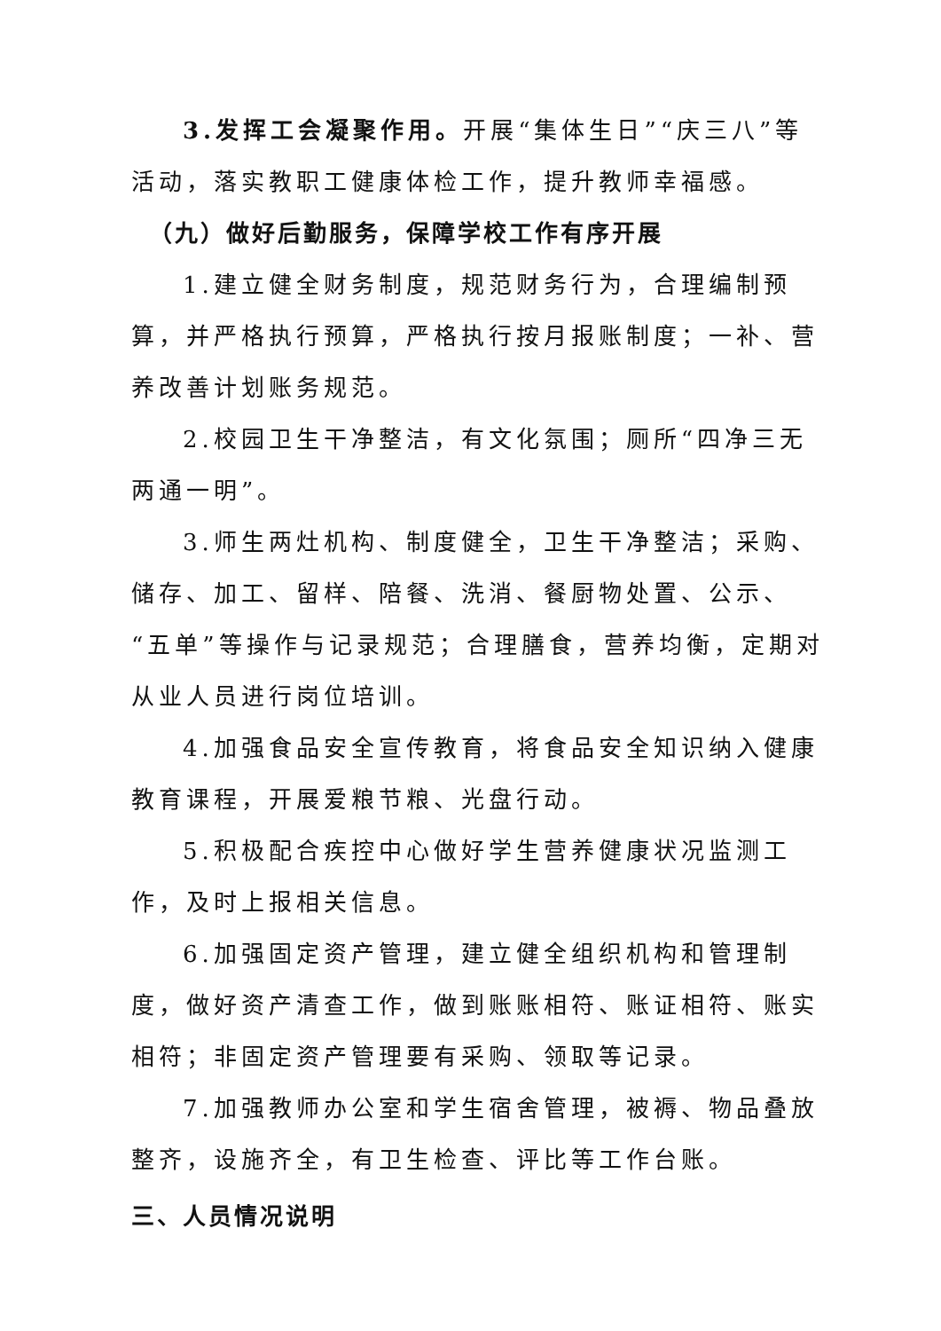3.发挥工会凝聚作用。开展“集体生日”“庆三八”等活动，落实教职工健康体检工作，提升教师幸福感。
（九）做好后勤服务，保障学校工作有序开展
1.建立健全财务制度，规范财务行为，合理编制预算，并严格执行预算，严格执行按月报账制度；一补、营养改善计划账务规范。
2.校园卫生干净整洁，有文化氛围；厕所“四净三无两通一明”。
3.师生两灶机构、制度健全，卫生干净整洁；采购、储存、加工、留样、陪餐、洗消、餐厨物处置、公示、“五单”等操作与记录规范；合理膳食，营养均衡，定期对从业人员进行岗位培训。
4.加强食品安全宣传教育，将食品安全知识纳入健康教育课程，开展爱粮节粮、光盘行动。
5.积极配合疾控中心做好学生营养健康状况监测工作，及时上报相关信息。
6.加强固定资产管理，建立健全组织机构和管理制度，做好资产清查工作，做到账账相符、账证相符、账实相符；非固定资产管理要有采购、领取等记录。
7.加强教师办公室和学生宿舍管理，被褥、物品叠放整齐，设施齐全，有卫生检查、评比等工作台账。
三、人员情况说明